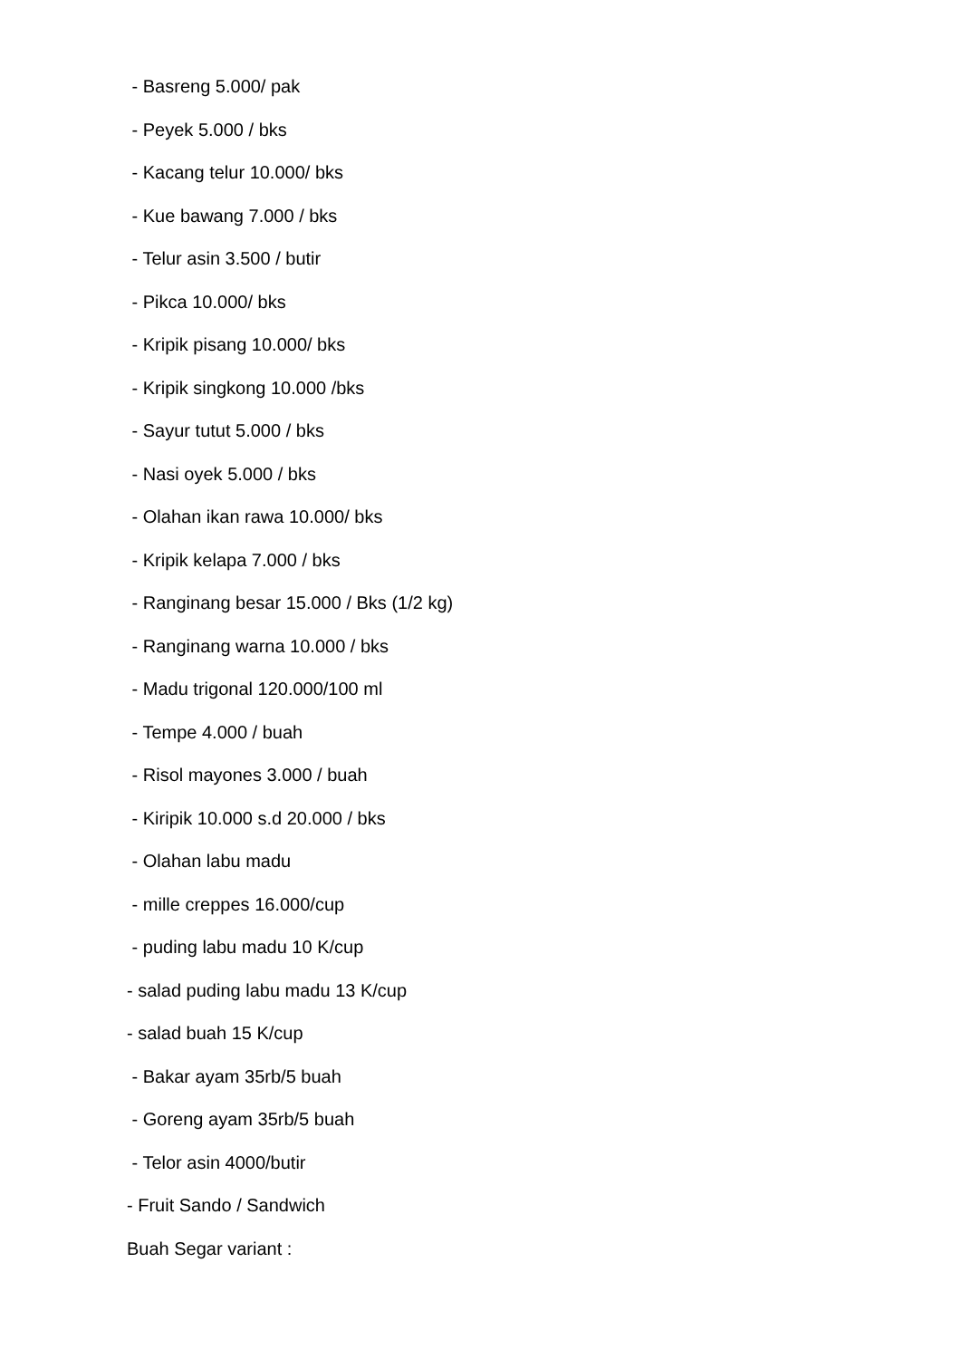- Basreng 5.000/ pak
- Peyek 5.000 / bks
- Kacang telur 10.000/ bks
- Kue bawang 7.000 / bks
- Telur asin 3.500 / butir
- Pikca 10.000/ bks
- Kripik pisang 10.000/ bks
- Kripik singkong 10.000 /bks
- Sayur tutut 5.000 / bks
- Nasi oyek 5.000 / bks
- Olahan ikan rawa 10.000/ bks
- Kripik kelapa 7.000 / bks
- Ranginang besar 15.000 / Bks (1/2 kg)
- Ranginang warna 10.000 / bks
- Madu trigonal 120.000/100 ml
- Tempe 4.000 / buah
- Risol mayones 3.000 / buah
- Kiripik 10.000 s.d 20.000 / bks
- Olahan labu madu
- mille creppes 16.000/cup
- puding labu madu 10 K/cup
- salad puding labu madu 13 K/cup
- salad buah 15 K/cup
- Bakar ayam 35rb/5 buah
- Goreng ayam 35rb/5 buah
- Telor asin 4000/butir
- Fruit Sando / Sandwich
Buah Segar variant :